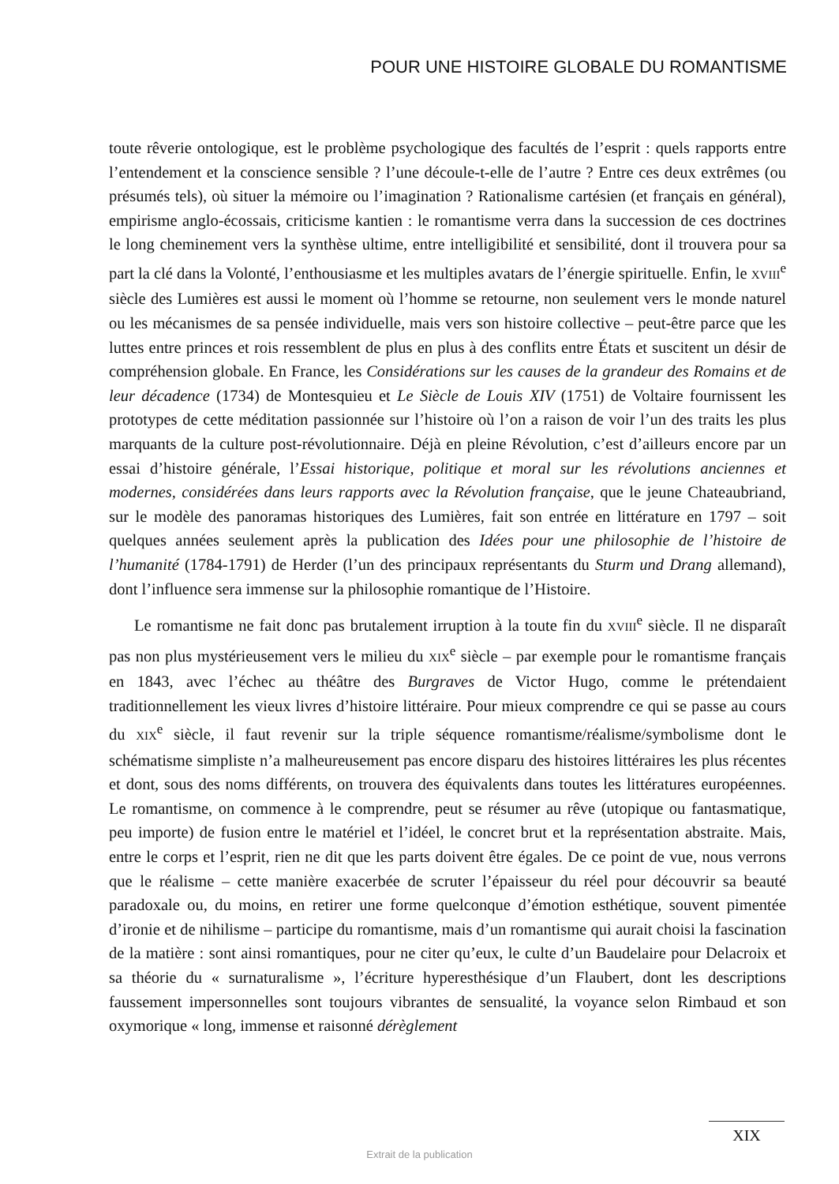POUR UNE HISTOIRE GLOBALE DU ROMANTISME
toute rêverie ontologique, est le problème psychologique des facultés de l’esprit : quels rapports entre l’entendement et la conscience sensible ? l’une découle-t-elle de l’autre ? Entre ces deux extrêmes (ou présumés tels), où situer la mémoire ou l’imagination ? Rationalisme cartésien (et français en général), empirisme anglo-écossais, criticisme kantien : le romantisme verra dans la succession de ces doctrines le long cheminement vers la synthèse ultime, entre intelligibilité et sensibilité, dont il trouvera pour sa part la clé dans la Volonté, l’enthousiasme et les multiples avatars de l’énergie spirituelle. Enfin, le XVIII<sup>e</sup> siècle des Lumières est aussi le moment où l’homme se retourne, non seulement vers le monde naturel ou les mécanismes de sa pensée individuelle, mais vers son histoire collective – peut-être parce que les luttes entre princes et rois ressemblent de plus en plus à des conflits entre États et suscitent un désir de compréhension globale. En France, les Considérations sur les causes de la grandeur des Romains et de leur décadence (1734) de Montesquieu et Le Siècle de Louis XIV (1751) de Voltaire fournissent les prototypes de cette méditation passionnée sur l’histoire où l’on a raison de voir l’un des traits les plus marquants de la culture post-révolutionnaire. Déjà en pleine Révolution, c’est d’ailleurs encore par un essai d’histoire générale, l’Essai historique, politique et moral sur les révolutions anciennes et modernes, considérées dans leurs rapports avec la Révolution française, que le jeune Chateaubriand, sur le modèle des panoramas historiques des Lumières, fait son entrée en littérature en 1797 – soit quelques années seulement après la publication des Idées pour une philosophie de l’histoire de l’humanité (1784-1791) de Herder (l’un des principaux représentants du Sturm und Drang allemand), dont l’influence sera immense sur la philosophie romantique de l’Histoire.
Le romantisme ne fait donc pas brutalement irruption à la toute fin du XVIII<sup>e</sup> siècle. Il ne disparaît pas non plus mystérieusement vers le milieu du XIX<sup>e</sup> siècle – par exemple pour le romantisme français en 1843, avec l’échec au théâtre des Burgraves de Victor Hugo, comme le prétendaient traditionnellement les vieux livres d’histoire littéraire. Pour mieux comprendre ce qui se passe au cours du XIX<sup>e</sup> siècle, il faut revenir sur la triple séquence romantisme/réalisme/symbolisme dont le schématisme simpliste n’a malheureusement pas encore disparu des histoires littéraires les plus récentes et dont, sous des noms différents, on trouvera des équivalents dans toutes les littératures européennes. Le romantisme, on commence à le comprendre, peut se résumer au rêve (utopique ou fantasmatique, peu importe) de fusion entre le matériel et l’idéel, le concret brut et la représentation abstraite. Mais, entre le corps et l’esprit, rien ne dit que les parts doivent être égales. De ce point de vue, nous verrons que le réalisme – cette manière exacerbée de scruter l’épaisseur du réel pour découvrir sa beauté paradoxale ou, du moins, en retirer une forme quelconque d’émotion esthétique, souvent pimentée d’ironie et de nihilisme – participe du romantisme, mais d’un romantisme qui aurait choisi la fascination de la matière : sont ainsi romantiques, pour ne citer qu’eux, le culte d’un Baudelaire pour Delacroix et sa théorie du « surnaturalisme », l’écriture hyperesthésique d’un Flaubert, dont les descriptions faussement impersonnelles sont toujours vibrantes de sensualité, la voyance selon Rimbaud et son oxymorique « long, immense et raisonné dérèglement
XIX
Extrait de la publication